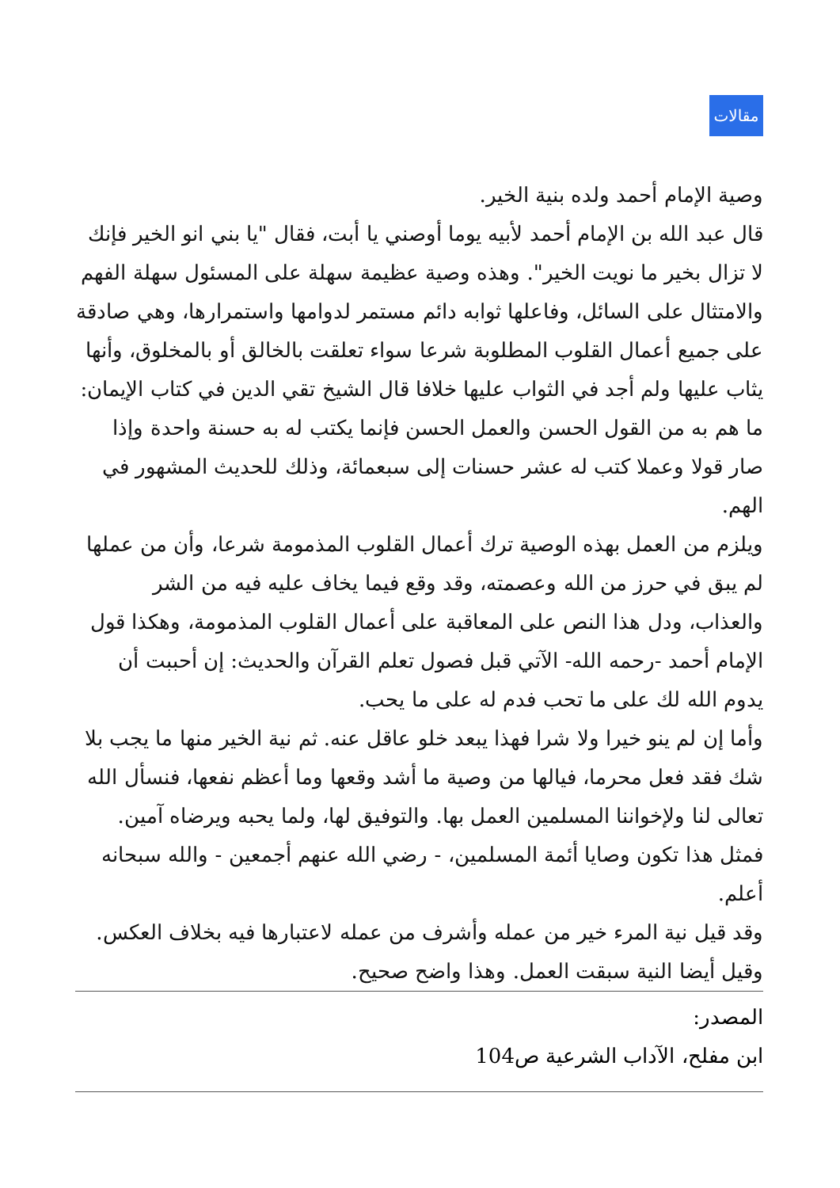مقالات
وصية الإمام أحمد ولده بنية الخير.
قال عبد الله بن الإمام أحمد لأبيه يوما أوصني يا أبت، فقال "يا بني انو الخير فإنك لا تزال بخير ما نويت الخير". وهذه وصية عظيمة سهلة على المسئول سهلة الفهم والامتثال على السائل، وفاعلها ثوابه دائم مستمر لدوامها واستمرارها، وهي صادقة على جميع أعمال القلوب المطلوبة شرعا سواء تعلقت بالخالق أو بالمخلوق، وأنها يثاب عليها ولم أجد في الثواب عليها خلافا قال الشيخ تقي الدين في كتاب الإيمان: ما هم به من القول الحسن والعمل الحسن فإنما يكتب له به حسنة واحدة وإذا صار قولا وعملا كتب له عشر حسنات إلى سبعمائة، وذلك للحديث المشهور في الهم.
ويلزم من العمل بهذه الوصية ترك أعمال القلوب المذمومة شرعا، وأن من عملها لم يبق في حرز من الله وعصمته، وقد وقع فيما يخاف عليه فيه من الشر والعذاب، ودل هذا النص على المعاقبة على أعمال القلوب المذمومة، وهكذا قول الإمام أحمد -رحمه الله- الآتي قبل فصول تعلم القرآن والحديث: إن أحببت أن يدوم الله لك على ما تحب فدم له على ما يحب.
وأما إن لم ينو خيرا ولا شرا فهذا يبعد خلو عاقل عنه. ثم نية الخير منها ما يجب بلا شك فقد فعل محرما، فيالها من وصية ما أشد وقعها وما أعظم نفعها، فنسأل الله تعالى لنا ولإخواننا المسلمين العمل بها. والتوفيق لها، ولما يحبه ويرضاه آمين. فمثل هذا تكون وصايا أئمة المسلمين، - رضي الله عنهم أجمعين - والله سبحانه أعلم.
وقد قيل نية المرء خير من عمله وأشرف من عمله لاعتبارها فيه بخلاف العكس. وقيل أيضا النية سبقت العمل. وهذا واضح صحيح.
المصدر:
ابن مفلح، الآداب الشرعية ص104